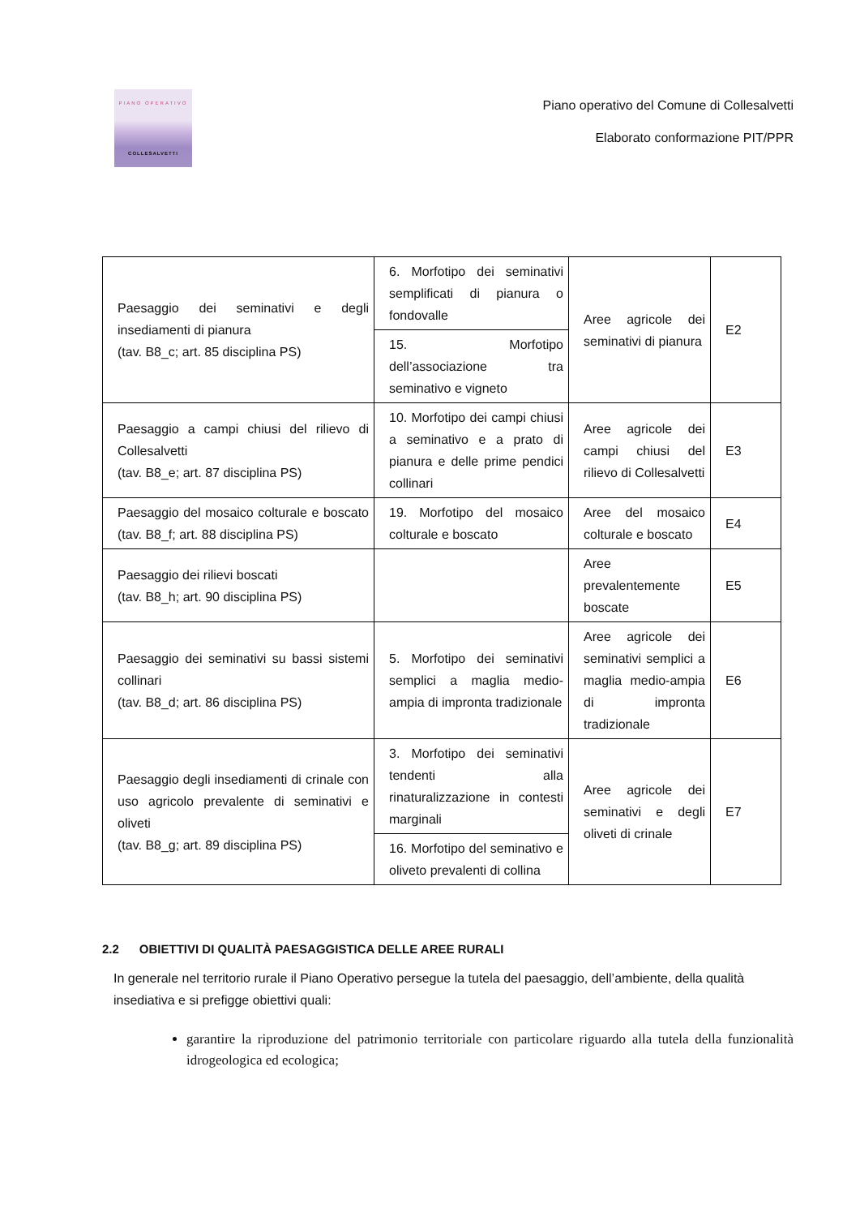PIANO OPERATIVO
COLLESALVETTI
Piano operativo del Comune di Collesalvetti
Elaborato conformazione PIT/PPR
| Paesaggio dei seminativi e degli insediamenti di pianura (tav. B8_c; art. 85 disciplina PS) | 6. Morfotipo dei seminativi semplificati di pianura o fondovalle | Aree agricole dei seminativi di pianura | E2 |
| | 15. Morfotipo dell’associazione tra seminativo e vigneto | | |
| Paesaggio a campi chiusi del rilievo di Collesalvetti (tav. B8_e; art. 87 disciplina PS) | 10. Morfotipo dei campi chiusi a seminativo e a prato di pianura e delle prime pendici collinari | Aree agricole dei campi chiusi del rilievo di Collesalvetti | E3 |
| Paesaggio del mosaico colturale e boscato (tav. B8_f; art. 88 disciplina PS) | 19. Morfotipo del mosaico colturale e boscato | Aree del mosaico colturale e boscato | E4 |
| Paesaggio dei rilievi boscati (tav. B8_h; art. 90 disciplina PS) | | Aree prevalentemente boscate | E5 |
| Paesaggio dei seminativi su bassi sistemi collinari (tav. B8_d; art. 86 disciplina PS) | 5. Morfotipo dei seminativi semplici a maglia medio-ampia di impronta tradizionale | Aree agricole dei seminativi semplici a maglia medio-ampia di impronta tradizionale | E6 |
| Paesaggio degli insediamenti di crinale con uso agricolo prevalente di seminativi e oliveti (tav. B8_g; art. 89 disciplina PS) | 3. Morfotipo dei seminativi tendenti alla rinaturalizzazione in contesti marginali | Aree agricole dei seminativi e degli oliveti di crinale | E7 |
| | 16. Morfotipo del seminativo e oliveto prevalenti di collina | | |
2.2 OBIETTIVI DI QUALITÀ PAESAGGISTICA DELLE AREE RURALI
In generale nel territorio rurale il Piano Operativo persegue la tutela del paesaggio, dell’ambiente, della qualità insediativa e si prefigge obiettivi quali:
garantire la riproduzione del patrimonio territoriale con particolare riguardo alla tutela della funzionalità idrogeologica ed ecologica;